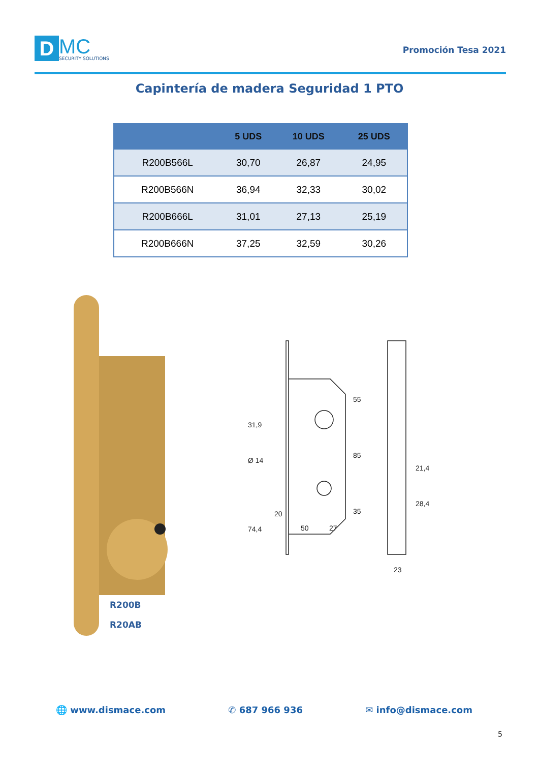D
MC
SECURITY SOLUTIONS
Promoción Tesa 2021
Capintería de madera Seguridad 1 PTO
| | 5 UDS | 10 UDS | 25 UDS |
| --- | --- | --- | --- |
| R200B566L | 30,70 | 26,87 | 24,95 |
| R200B566N | 36,94 | 32,33 | 30,02 |
| R200B666L | 31,01 | 27,13 | 25,19 |
| R200B666N | 37,25 | 32,59 | 30,26 |
20
50
27
23
55
85
35
31,9
Ø 14
74,4
21,4
28,4
R200B
R20AB
🌐 www.dismace.com ✆ 687 966 936 ✉ info@dismace.com
5